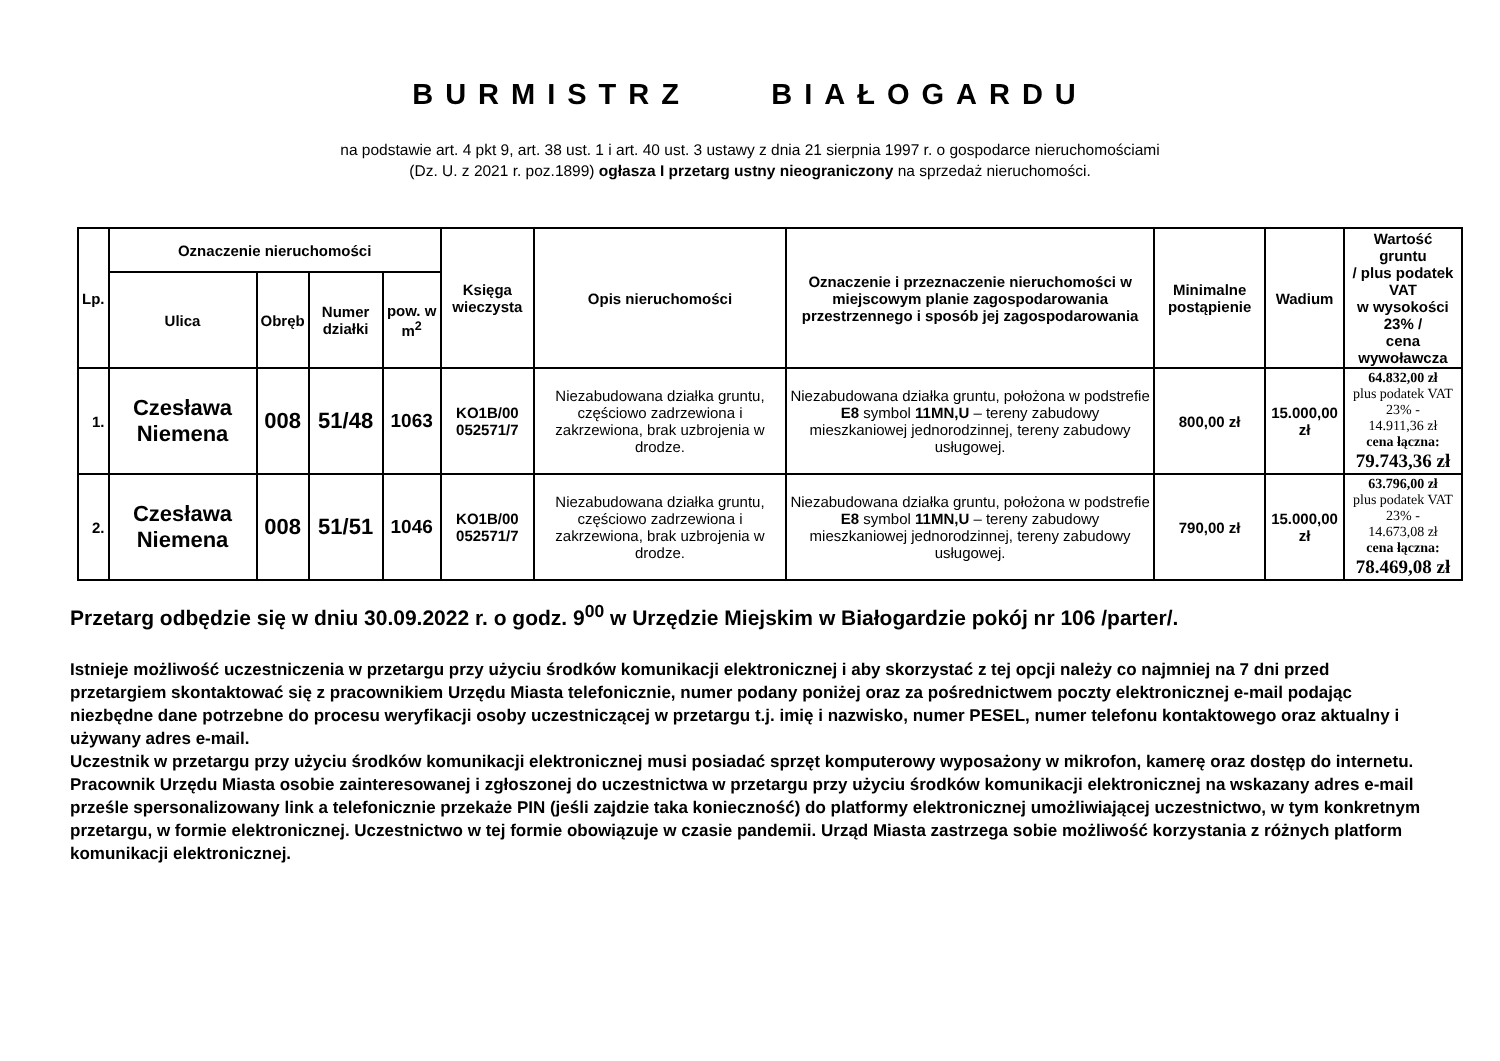BURMISTRZ BIAŁOGARDU
na podstawie art. 4 pkt 9, art. 38 ust. 1 i art. 40 ust. 3 ustawy z dnia 21 sierpnia 1997 r. o gospodarce nieruchomościami
(Dz. U. z 2021 r. poz.1899) ogłasza I przetarg ustny nieograniczony na sprzedaż nieruchomości.
| Lp. | Oznaczenie nieruchomości | | | | Księga wieczysta | Opis nieruchomości | Oznaczenie i przeznaczenie nieruchomości w miejscowym planie zagospodarowania przestrzennego i sposób jej zagospodarowania | Minimalne postąpienie | Wadium | Wartość gruntu / plus podatek VAT w wysokości 23% / cena wywoławcza |
| --- | --- | --- | --- | --- | --- | --- | --- | --- | --- | --- |
| | Ulica | Obręb | Numer działki | pow. w m<sup>2</sup> | | | | | | |
| 1. | Czesława Niemena | 008 | 51/48 | 1063 | KO1B/00 052571/7 | Niezabudowana działka gruntu, częściowo zadrzewiona i zakrzewiona, brak uzbrojenia w drodze. | Niezabudowana działka gruntu, położona w podstrefie E8 symbol 11MN,U – tereny zabudowy mieszkaniowej jednorodzinnej, tereny zabudowy usługowej. | 800,00 zł | 15.000,00 zł | 64.832,00 zł plus podatek VAT 23% - 14.911,36 zł cena łączna: 79.743,36 zł |
| 2. | Czesława Niemena | 008 | 51/51 | 1046 | KO1B/00 052571/7 | Niezabudowana działka gruntu, częściowo zadrzewiona i zakrzewiona, brak uzbrojenia w drodze. | Niezabudowana działka gruntu, położona w podstrefie E8 symbol 11MN,U – tereny zabudowy mieszkaniowej jednorodzinnej, tereny zabudowy usługowej. | 790,00 zł | 15.000,00 zł | 63.796,00 zł plus podatek VAT 23% - 14.673,08 zł cena łączna: 78.469,08 zł |
Przetarg odbędzie się w dniu 30.09.2022 r. o godz. 9<sup>00</sup> w Urzędzie Miejskim w Białogardzie pokój nr 106 /parter/.
Istnieje możliwość uczestniczenia w przetargu przy użyciu środków komunikacji elektronicznej i aby skorzystać z tej opcji należy co najmniej na 7 dni przed przetargiem skontaktować się z pracownikiem Urzędu Miasta telefonicznie, numer podany poniżej oraz za pośrednictwem poczty elektronicznej e-mail podając niezbędne dane potrzebne do procesu weryfikacji osoby uczestniczącej w przetargu t.j. imię i nazwisko, numer PESEL, numer telefonu kontaktowego oraz aktualny i używany adres e-mail.
Uczestnik w przetargu przy użyciu środków komunikacji elektronicznej musi posiadać sprzęt komputerowy wyposażony w mikrofon, kamerę oraz dostęp do internetu. Pracownik Urzędu Miasta osobie zainteresowanej i zgłoszonej do uczestnictwa w przetargu przy użyciu środków komunikacji elektronicznej na wskazany adres e-mail prześle spersonalizowany link a telefonicznie przekaże PIN (jeśli zajdzie taka konieczność) do platformy elektronicznej umożliwiającej uczestnictwo, w tym konkretnym przetargu, w formie elektronicznej. Uczestnictwo w tej formie obowiązuje w czasie pandemii. Urząd Miasta zastrzega sobie możliwość korzystania z różnych platform komunikacji elektronicznej.